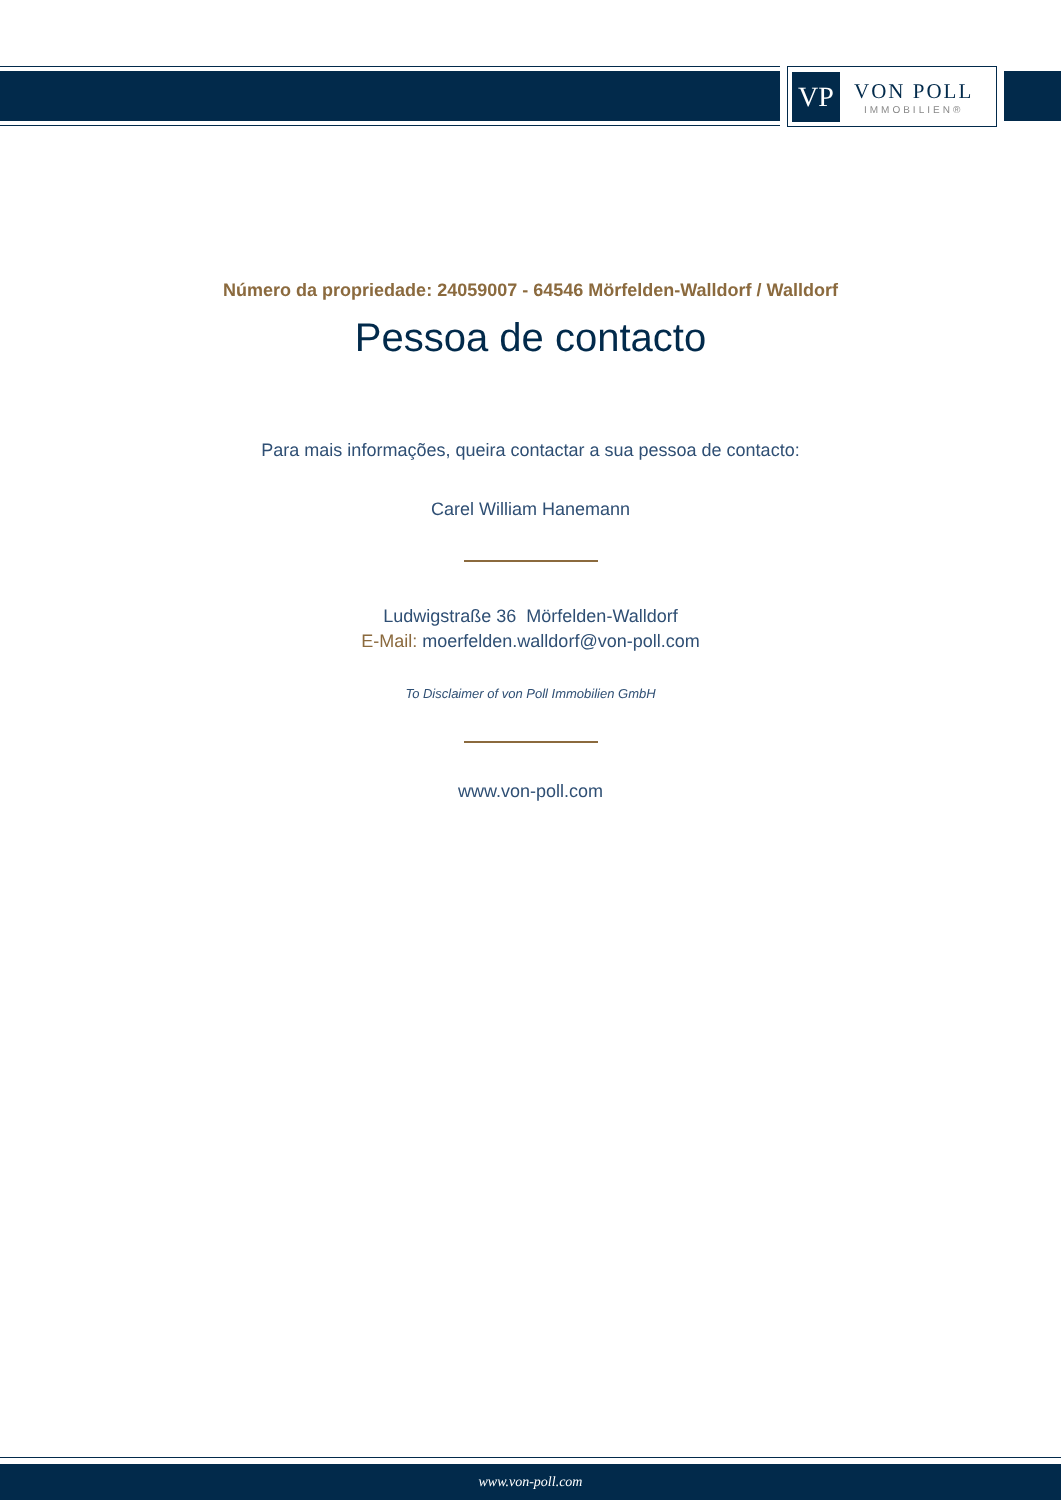VP
VON POLL
IMMOBILIEN®
Número da propriedade: 24059007 - 64546 Mörfelden-Walldorf / Walldorf
Pessoa de contacto
Para mais informações, queira contactar a sua pessoa de contacto:
Carel William Hanemann
Ludwigstraße 36 Mörfelden-Walldorf
E-Mail: moerfelden.walldorf@von-poll.com
To Disclaimer of von Poll Immobilien GmbH
www.von-poll.com
www.von-poll.com